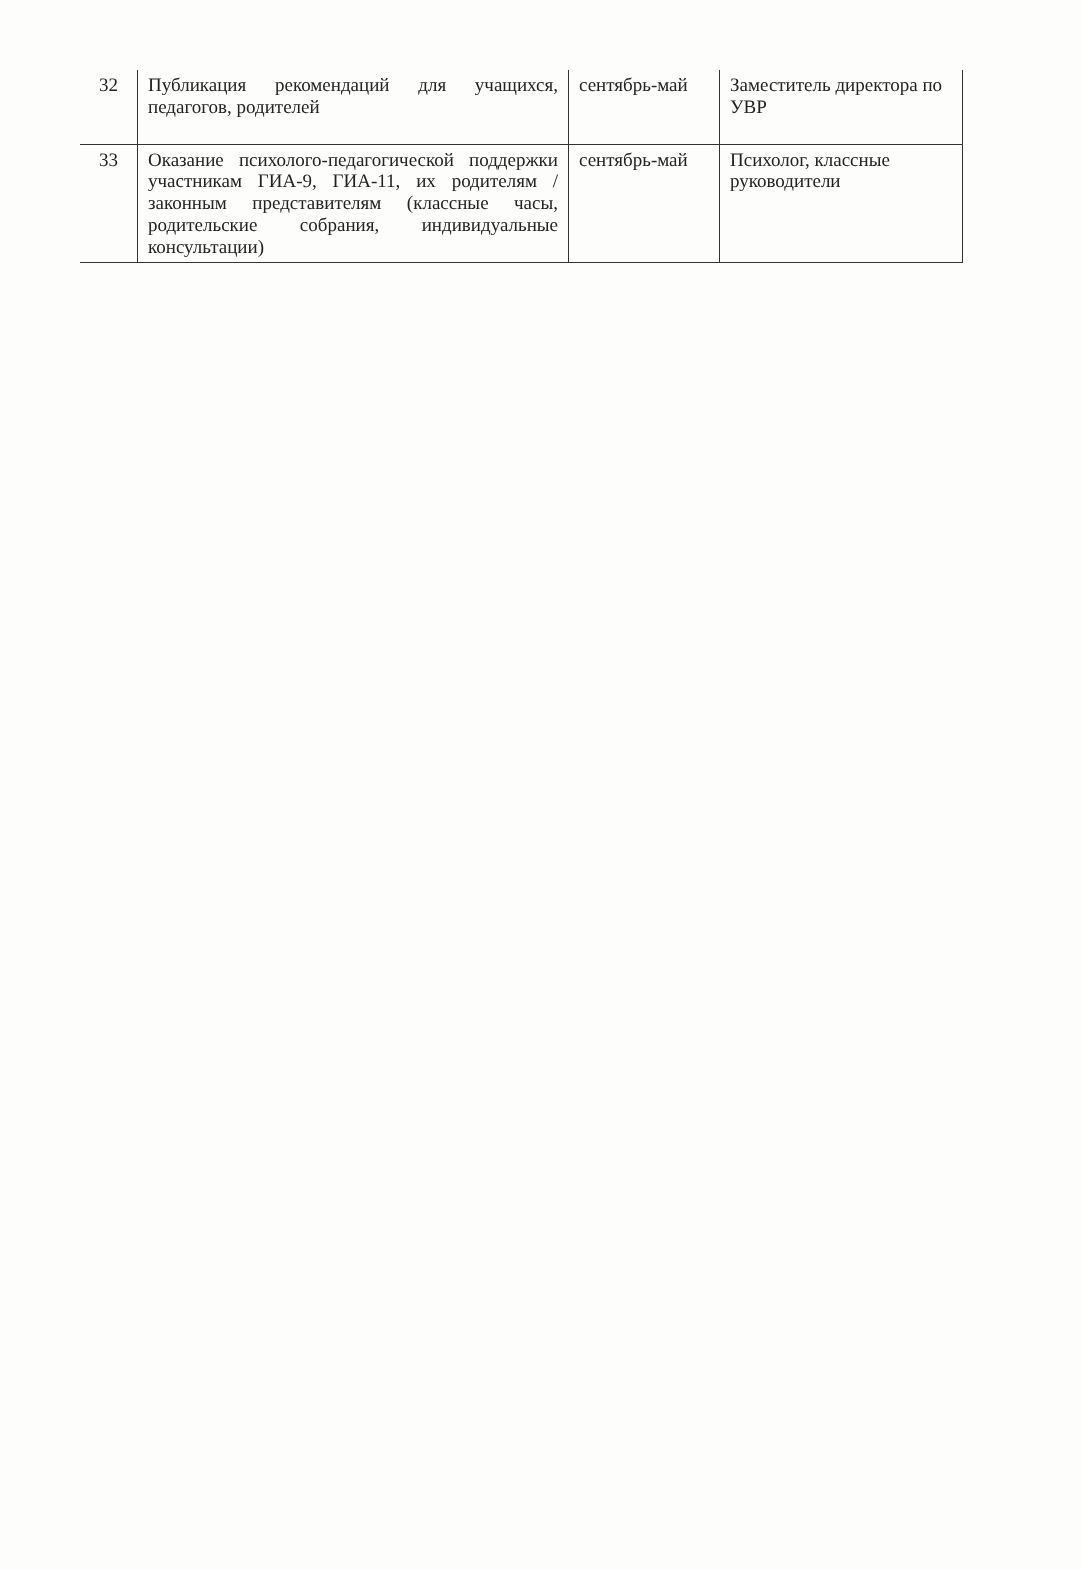| 32 | Публикация рекомендаций для учащихся, педагогов, родителей | сентябрь-май | Заместитель директора по УВР |
| 33 | Оказание психолого-педагогической поддержки участникам ГИА-9, ГИА-11, их родителям / законным представителям (классные часы, родительские собрания, индивидуальные консультации) | сентябрь-май | Психолог, классные руководители |